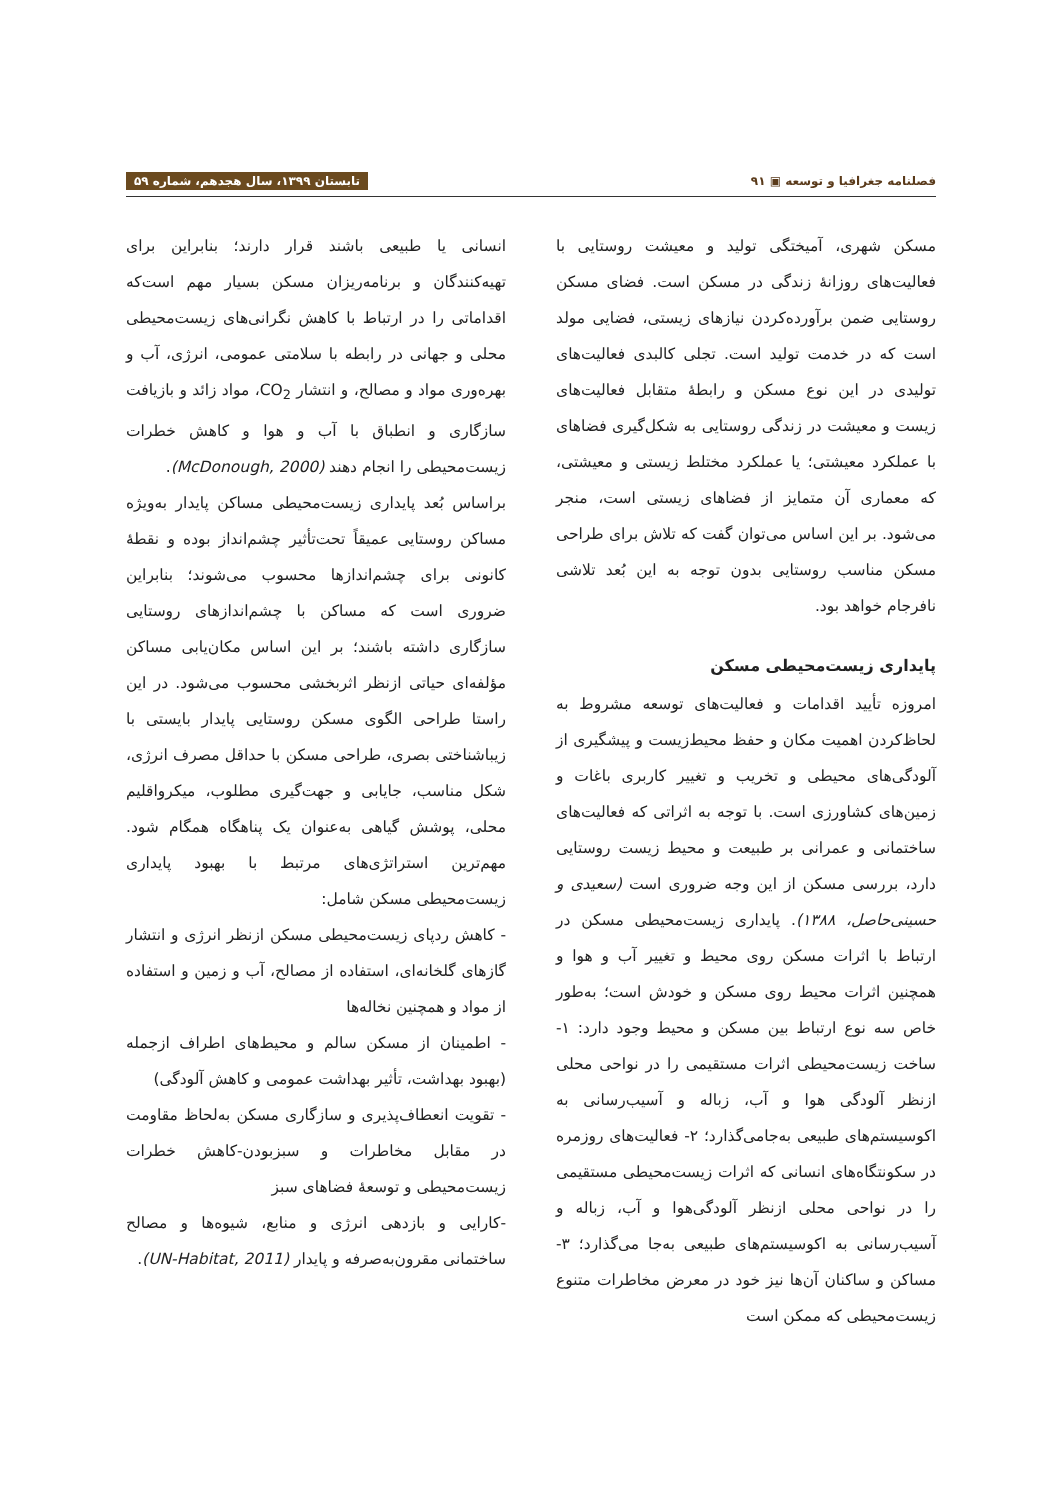فصلنامه جغرافیا و توسعه ▣ ۹۱ تابستان ۱۳۹۹، سال هجدهم، شماره ۵۹
مسکن شهری، آمیختگی تولید و معیشت روستایی با فعالیت‌های روزانهٔ زندگی در مسکن است. فضای مسکن روستایی ضمن برآورده‌کردن نیازهای زیستی، فضایی مولد است که در خدمت تولید است. تجلی کالبدی فعالیت‌های تولیدی در این نوع مسکن و رابطهٔ متقابل فعالیت‌های زیست و معیشت در زندگی روستایی به شکل‌گیری فضاهای با عملکرد معیشتی؛ یا عملکرد مختلط زیستی و معیشتی، که معماری آن متمایز از فضاهای زیستی است، منجر می‌شود. بر این اساس می‌توان گفت که تلاش برای طراحی مسکن مناسب روستایی بدون توجه به این بُعد تلاشی نافرجام خواهد بود.
پایداری زیست‌محیطی مسکن
امروزه تأیید اقدامات و فعالیت‌های توسعه مشروط به لحاظ‌کردن اهمیت مکان و حفظ محیط‌زیست و پیشگیری از آلودگی‌های محیطی و تخریب و تغییر کاربری باغات و زمین‌های کشاورزی است. با توجه به اثراتی که فعالیت‌های ساختمانی و عمرانی بر طبیعت و محیط زیست روستایی دارد، بررسی مسکن از این وجه ضروری است (سعیدی و حسینی‌حاصل، ۱۳۸۸). پایداری زیست‌محیطی مسکن در ارتباط با اثرات مسکن روی محیط و تغییر آب و هوا و همچنین اثرات محیط روی مسکن و خودش است؛ به‌طور خاص سه نوع ارتباط بین مسکن و محیط وجود دارد: ۱- ساخت زیست‌محیطی اثرات مستقیمی را در نواحی محلی ازنظر آلودگی هوا و آب، زباله و آسیب‌رسانی به اکوسیستم‌های طبیعی به‌جامی‌گذارد؛ ۲- فعالیت‌های روزمره در سکونتگاه‌های انسانی که اثرات زیست‌محیطی مستقیمی را در نواحی محلی ازنظر آلودگی‌هوا و آب، زباله و آسیب‌رسانی به اکوسیستم‌های طبیعی به‌جا می‌گذارد؛ ۳- مساکن و ساکنان آن‌ها نیز خود در معرض مخاطرات متنوع زیست‌محیطی که ممکن است
انسانی یا طبیعی باشند قرار دارند؛ بنابراین برای تهیه‌کنندگان و برنامه‌ریزان مسکن بسیار مهم است‌که اقداماتی را در ارتباط با کاهش نگرانی‌های زیست‌محیطی محلی و جهانی در رابطه با سلامتی عمومی، انرژی، آب و بهره‌وری مواد و مصالح، و انتشار CO<sub>2</sub>، مواد زائد و بازیافت سازگاری و انطباق با آب و هوا و کاهش خطرات زیست‌محیطی را انجام دهند (McDonough, 2000).
براساس بُعد پایداری زیست‌محیطی مساکن پایدار به‌ویژه مساکن روستایی عمیقاً تحت‌تأثیر چشم‌انداز بوده و نقطهٔ کانونی برای چشم‌اندازها محسوب می‌شوند؛ بنابراین ضروری است که مساکن با چشم‌اندازهای روستایی سازگاری داشته باشند؛ بر این اساس مکان‌یابی مساکن مؤلفه‌ای حیاتی ازنظر اثربخشی محسوب می‌شود. در این راستا طراحی الگوی مسکن روستایی پایدار بایستی با زیباشناختی بصری، طراحی مسکن با حداقل مصرف انرژی، شکل مناسب، جایابی و جهت‌گیری مطلوب، میکرواقلیم محلی، پوشش گیاهی به‌عنوان یک پناهگاه همگام شود. مهم‌ترین استراتژی‌های مرتبط با بهبود پایداری زیست‌محیطی مسکن شامل:
- کاهش ردپای زیست‌محیطی مسکن ازنظر انرژی و انتشار گازهای گلخانه‌ای، استفاده از مصالح، آب و زمین و استفاده از مواد و همچنین نخاله‌ها
- اطمینان از مسکن سالم و محیط‌های اطراف ازجمله (بهبود بهداشت، تأثیر بهداشت عمومی و کاهش آلودگی)
- تقویت انعطاف‌پذیری و سازگاری مسکن به‌لحاظ مقاومت در مقابل مخاطرات و سبزبودن-کاهش خطرات زیست‌محیطی و توسعهٔ فضاهای سبز
-کارایی و بازدهی انرژی و منابع، شیوه‌ها و مصالح ساختمانی مقرون‌به‌صرفه و پایدار (UN-Habitat, 2011).